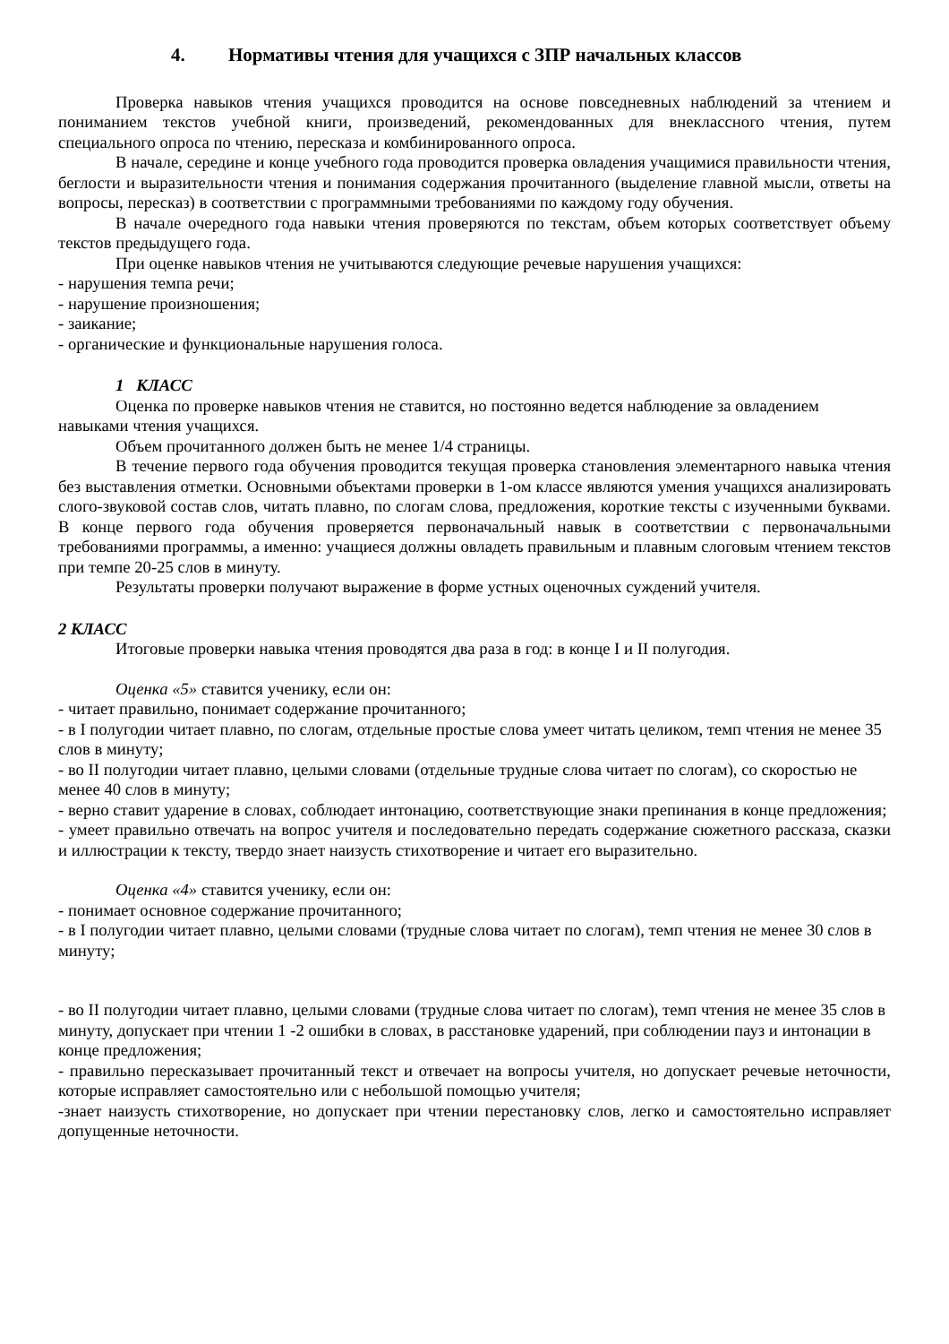4. Нормативы чтения для учащихся с ЗПР начальных классов
Проверка навыков чтения учащихся проводится на основе повседневных наблюдений за чтением и пониманием текстов учебной книги, произведений, рекомендованных для внеклассного чтения, путем специального опроса по чтению, пересказа и комбинированного опроса.
В начале, середине и конце учебного года проводится проверка овладения учащимися правильности чтения, беглости и выразительности чтения и понимания содержания прочитанного (выделение главной мысли, ответы на вопросы, пересказ) в соответствии с программными требованиями по каждому году обучения.
В начале очередного года навыки чтения проверяются по текстам, объем которых соответствует объему текстов предыдущего года.
При оценке навыков чтения не учитываются следующие речевые нарушения учащихся:
- нарушения темпа речи;
- нарушение произношения;
- заикание;
- органические и функциональные нарушения голоса.
1 КЛАСС
Оценка по проверке навыков чтения не ставится, но постоянно ведется наблюдение за овладением навыками чтения учащихся.
Объем прочитанного должен быть не менее 1/4 страницы.
В течение первого года обучения проводится текущая проверка становления элементарного навыка чтения без выставления отметки. Основными объектами проверки в 1-ом классе являются умения учащихся анализировать слого-звуковой состав слов, читать плавно, по слогам слова, предложения, короткие тексты с изученными буквами. В конце первого года обучения проверяется первоначальный навык в соответствии с первоначальными требованиями программы, а именно: учащиеся должны овладеть правильным и плавным слоговым чтением текстов при темпе 20-25 слов в минуту.
Результаты проверки получают выражение в форме устных оценочных суждений учителя.
2 КЛАСС
Итоговые проверки навыка чтения проводятся два раза в год: в конце I и II полугодия.
Оценка «5» ставится ученику, если он:
- читает правильно, понимает содержание прочитанного;
- в I полугодии читает плавно, по слогам, отдельные простые слова умеет читать целиком, темп чтения не менее 35 слов в минуту;
- во II полугодии читает плавно, целыми словами (отдельные трудные слова читает по слогам), со скоростью не менее 40 слов в минуту;
- верно ставит ударение в словах, соблюдает интонацию, соответствующие знаки препинания в конце предложения;
- умеет правильно отвечать на вопрос учителя и последовательно передать содержание сюжетного рассказа, сказки и иллюстрации к тексту, твердо знает наизусть стихотворение и читает его выразительно.
Оценка «4» ставится ученику, если он:
- понимает основное содержание прочитанного;
- в I полугодии читает плавно, целыми словами (трудные слова читает по слогам), темп чтения не менее 30 слов в минуту;
- во II полугодии читает плавно, целыми словами (трудные слова читает по слогам), темп чтения не менее 35 слов в минуту, допускает при чтении 1 -2 ошибки в словах, в расстановке ударений, при соблюдении пауз и интонации в конце предложения;
- правильно пересказывает прочитанный текст и отвечает на вопросы учителя, но допускает речевые неточности, которые исправляет самостоятельно или с небольшой помощью учителя;
-знает наизусть стихотворение, но допускает при чтении перестановку слов, легко и самостоятельно исправляет допущенные неточности.